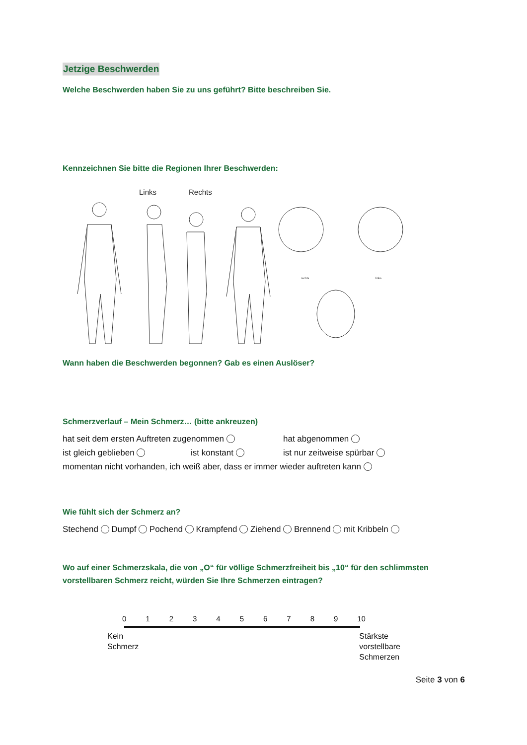Jetzige Beschwerden
Welche Beschwerden haben Sie zu uns geführt? Bitte beschreiben Sie.
Kennzeichnen Sie bitte die Regionen Ihrer Beschwerden:
Links
Rechts
rechts
links
Wann haben die Beschwerden begonnen? Gab es einen Auslöser?
Schmerzverlauf – Mein Schmerz… (bitte ankreuzen)
hat seit dem ersten Auftreten zugenommen hat abgenommen
ist gleich geblieben ist konstant ist nur zeitweise spürbar
momentan nicht vorhanden, ich weiß aber, dass er immer wieder auftreten kann
Wie fühlt sich der Schmerz an?
Stechend Dumpf Pochend Krampfend Ziehend Brennend mit Kribbeln
Wo auf einer Schmerzskala, die von „O“ für völlige Schmerzfreiheit bis „10“ für den schlimmsten vorstellbaren Schmerz reicht, würden Sie Ihre Schmerzen eintragen?
0 1 2 3 4 5 6 7 8 9 10
Kein
Schmerz
Stärkste
vorstellbare
Schmerzen
Seite 3 von 6